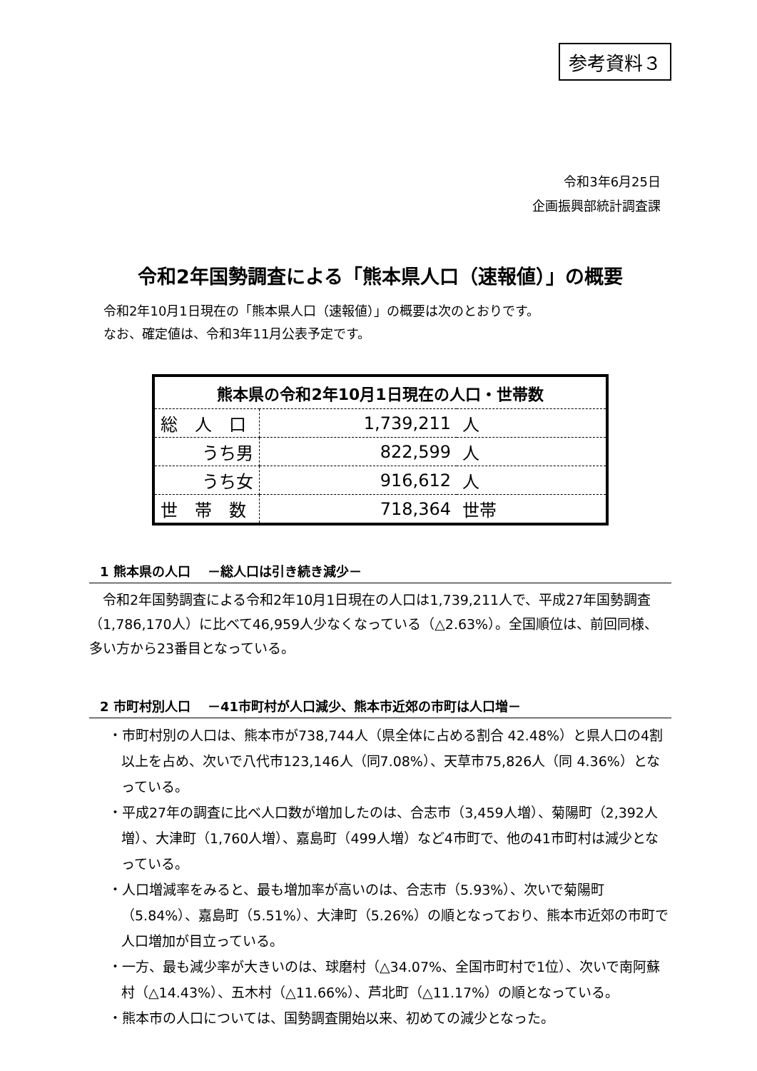参考資料３
令和3年6月25日
企画振興部統計調査課
令和2年国勢調査による「熊本県人口（速報値）」の概要
令和2年10月1日現在の「熊本県人口（速報値）」の概要は次のとおりです。
なお、確定値は、令和3年11月公表予定です。
| 熊本県の令和2年10月1日現在の人口・世帯数 | | |
| --- | --- | --- |
| 総 人 口 | 1,739,211 | 人 |
| うち男 | 822,599 | 人 |
| うち女 | 916,612 | 人 |
| 世 帯 数 | 718,364 | 世帯 |
1 熊本県の人口　 －総人口は引き続き減少－
　令和2年国勢調査による令和2年10月1日現在の人口は1,739,211人で、平成27年国勢調査（1,786,170人）に比べて46,959人少なくなっている（△2.63%）。全国順位は、前回同様、多い方から23番目となっている。
2 市町村別人口　 －41市町村が人口減少、熊本市近郊の市町は人口増－
・市町村別の人口は、熊本市が738,744人（県全体に占める割合 42.48%）と県人口の4割以上を占め、次いで八代市123,146人（同7.08%）、天草市75,826人（同 4.36%）となっている。
・平成27年の調査に比べ人口数が増加したのは、合志市（3,459人増）、菊陽町（2,392人増）、大津町（1,760人増）、嘉島町（499人増）など4市町で、他の41市町村は減少となっている。
・人口増減率をみると、最も増加率が高いのは、合志市（5.93%）、次いで菊陽町（5.84%）、嘉島町（5.51%）、大津町（5.26%）の順となっており、熊本市近郊の市町で人口増加が目立っている。
・一方、最も減少率が大きいのは、球磨村（△34.07%、全国市町村で1位）、次いで南阿蘇村（△14.43%）、五木村（△11.66%）、芦北町（△11.17%）の順となっている。
・熊本市の人口については、国勢調査開始以来、初めての減少となった。